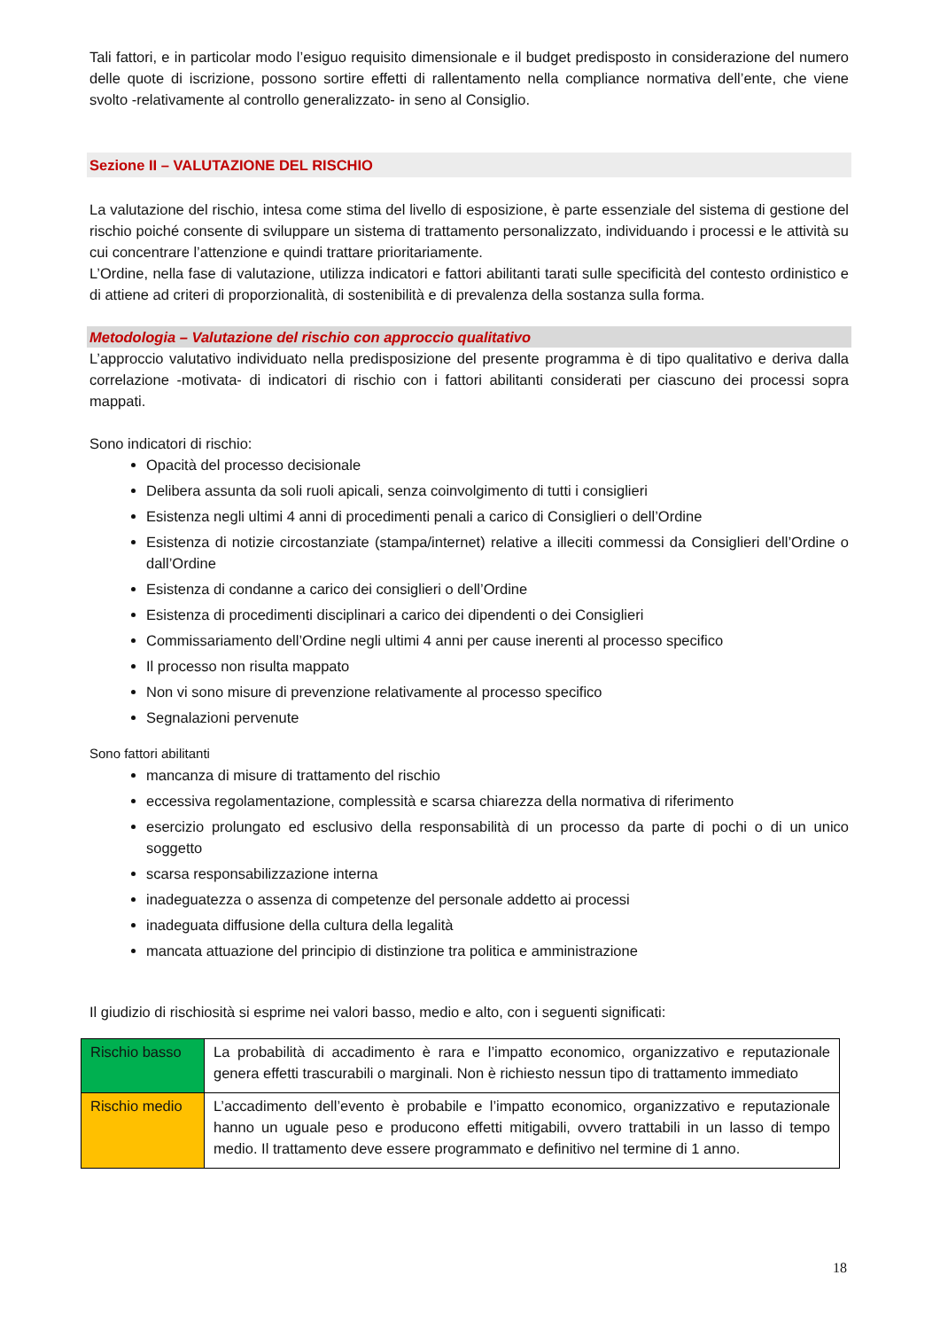Tali fattori, e in particolar modo l’esiguo requisito dimensionale e il budget predisposto in considerazione del numero delle quote di iscrizione, possono sortire effetti di rallentamento nella compliance normativa dell’ente, che viene svolto -relativamente al controllo generalizzato- in seno al Consiglio.
Sezione II – VALUTAZIONE DEL RISCHIO
La valutazione del rischio, intesa come stima del livello di esposizione, è parte essenziale del sistema di gestione del rischio poiché consente di sviluppare un sistema di trattamento personalizzato, individuando i processi e le attività su cui concentrare l’attenzione e quindi trattare prioritariamente.
L’Ordine, nella fase di valutazione, utilizza indicatori e fattori abilitanti tarati sulle specificità del contesto ordinistico e di attiene ad criteri di proporzionalità, di sostenibilità e di prevalenza della sostanza sulla forma.
Metodologia – Valutazione del rischio con approccio qualitativo
L’approccio valutativo individuato nella predisposizione del presente programma è di tipo qualitativo e deriva dalla correlazione -motivata- di indicatori di rischio con i fattori abilitanti considerati per ciascuno dei processi sopra mappati.
Sono indicatori di rischio:
Opacità del processo decisionale
Delibera assunta da soli ruoli apicali, senza coinvolgimento di tutti i consiglieri
Esistenza negli ultimi 4 anni di procedimenti penali a carico di Consiglieri o dell’Ordine
Esistenza di notizie circostanziate (stampa/internet) relative a illeciti commessi da Consiglieri dell’Ordine o dall’Ordine
Esistenza di condanne a carico dei consiglieri o dell’Ordine
Esistenza di procedimenti disciplinari a carico dei dipendenti o dei Consiglieri
Commissariamento dell’Ordine negli ultimi 4 anni per cause inerenti al processo specifico
Il processo non risulta mappato
Non vi sono misure di prevenzione relativamente al processo specifico
Segnalazioni pervenute
Sono fattori abilitanti
mancanza di misure di trattamento del rischio
eccessiva regolamentazione, complessità e scarsa chiarezza della normativa di riferimento
esercizio prolungato ed esclusivo della responsabilità di un processo da parte di pochi o di un unico soggetto
scarsa responsabilizzazione interna
inadeguatezza o assenza di competenze del personale addetto ai processi
inadeguata diffusione della cultura della legalità
mancata attuazione del principio di distinzione tra politica e amministrazione
Il giudizio di rischiosità si esprime nei valori basso, medio e alto, con i seguenti significati:
| Rischio basso | La probabilità di accadimento è rara e l’impatto economico, organizzativo e reputazionale genera effetti trascurabili o marginali. Non è richiesto nessun tipo di trattamento immediato |
| Rischio medio | L’accadimento dell’evento è probabile e l’impatto economico, organizzativo e reputazionale hanno un uguale peso e producono effetti mitigabili, ovvero trattabili in un lasso di tempo medio. Il trattamento deve essere programmato e definitivo nel termine di 1 anno. |
18